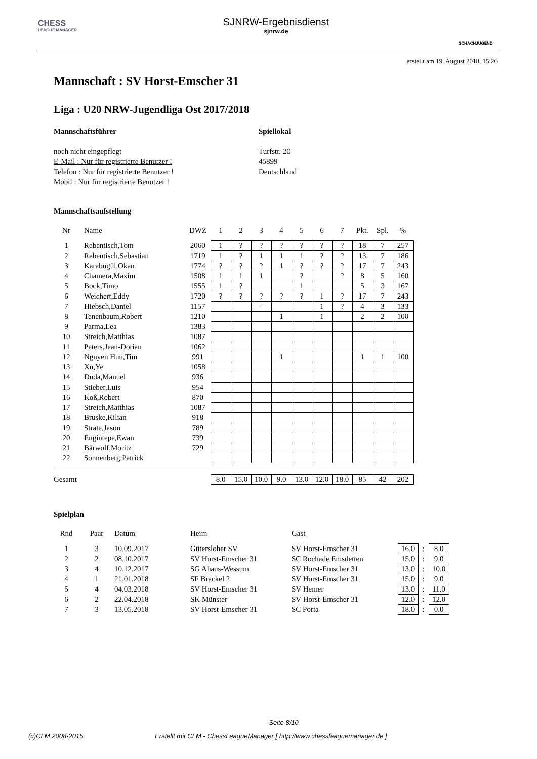CHESS
LEAGUE MANAGER
SJNRW-Ergebnisdienst
sjnrw.de
SCHACHJUGEND
erstellt am 19. August 2018, 15:26
Mannschaft : SV Horst-Emscher 31
Liga : U20 NRW-Jugendliga Ost 2017/2018
Mannschaftsführer
noch nicht eingepflegt
E-Mail : Nur für registrierte Benutzer !
Telefon : Nur für registrierte Benutzer !
Mobil : Nur für registrierte Benutzer !
Spiellokal
Turfstr. 20
45899
Deutschland
Mannschaftsaufstellung
| Nr | Name | DWZ | 1 | 2 | 3 | 4 | 5 | 6 | 7 | Pkt. | Spl. | % |
| --- | --- | --- | --- | --- | --- | --- | --- | --- | --- | --- | --- | --- |
| 1 | Rebentisch,Tom | 2060 | 1 | ? | ? | ? | ? | ? | ? | 18 | 7 | 257 |
| 2 | Rebentisch,Sebastian | 1719 | 1 | ? | 1 | 1 | 1 | ? | ? | 13 | 7 | 186 |
| 3 | Karabügül,Okan | 1774 | ? | ? | ? | 1 | ? | ? | ? | 17 | 7 | 243 |
| 4 | Chamera,Maxim | 1508 | 1 | 1 | 1 | | ? | | ? | 8 | 5 | 160 |
| 5 | Bock,Timo | 1555 | 1 | ? | | | 1 | | | 5 | 3 | 167 |
| 6 | Weichert,Eddy | 1720 | ? | ? | ? | ? | ? | 1 | ? | 17 | 7 | 243 |
| 7 | Hiebsch,Daniel | 1157 | | | - | | | 1 | ? | 4 | 3 | 133 |
| 8 | Tenenbaum,Robert | 1210 | | | | 1 | | 1 | | 2 | 2 | 100 |
| 9 | Parma,Lea | 1383 | | | | | | | | | | |
| 10 | Streich,Matthias | 1087 | | | | | | | | | | |
| 11 | Peters,Jean-Dorian | 1062 | | | | | | | | | | |
| 12 | Nguyen Huu,Tim | 991 | | | | 1 | | | | 1 | 1 | 100 |
| 13 | Xu,Ye | 1058 | | | | | | | | | | |
| 14 | Duda,Manuel | 936 | | | | | | | | | | |
| 15 | Stieber,Luis | 954 | | | | | | | | | | |
| 16 | Koß,Robert | 870 | | | | | | | | | | |
| 17 | Streich,Matthias | 1087 | | | | | | | | | | |
| 18 | Bruske,Kilian | 918 | | | | | | | | | | |
| 19 | Strate,Jason | 789 | | | | | | | | | | |
| 20 | Engintepe,Ewan | 739 | | | | | | | | | | |
| 21 | Bärwolf,Moritz | 729 | | | | | | | | | | |
| 22 | Sonnenberg,Patrick | | | | | | | | | | | |
| Gesamt | | | 8.0 | 15.0 | 10.0 | 9.0 | 13.0 | 12.0 | 18.0 | 85 | 42 | 202 |
Spielplan
| Rnd | Paar | Datum | Heim | Gast | | | |
| --- | --- | --- | --- | --- | --- | --- | --- |
| 1 | 3 | 10.09.2017 | Gütersloher SV | SV Horst-Emscher 31 | 16.0 | : | 8.0 |
| 2 | 2 | 08.10.2017 | SV Horst-Emscher 31 | SC Rochade Emsdetten | 15.0 | : | 9.0 |
| 3 | 4 | 10.12.2017 | SG Ahaus-Wessum | SV Horst-Emscher 31 | 13.0 | : | 10.0 |
| 4 | 1 | 21.01.2018 | SF Brackel 2 | SV Horst-Emscher 31 | 15.0 | : | 9.0 |
| 5 | 4 | 04.03.2018 | SV Horst-Emscher 31 | SV Hemer | 13.0 | : | 11.0 |
| 6 | 2 | 22.04.2018 | SK Münster | SV Horst-Emscher 31 | 12.0 | : | 12.0 |
| 7 | 3 | 13.05.2018 | SV Horst-Emscher 31 | SC Porta | 18.0 | : | 0.0 |
Seite 8/10
(c)CLM 2008-2015 Erstellt mit CLM - ChessLeagueManager [ http://www.chessleaguemanager.de ]